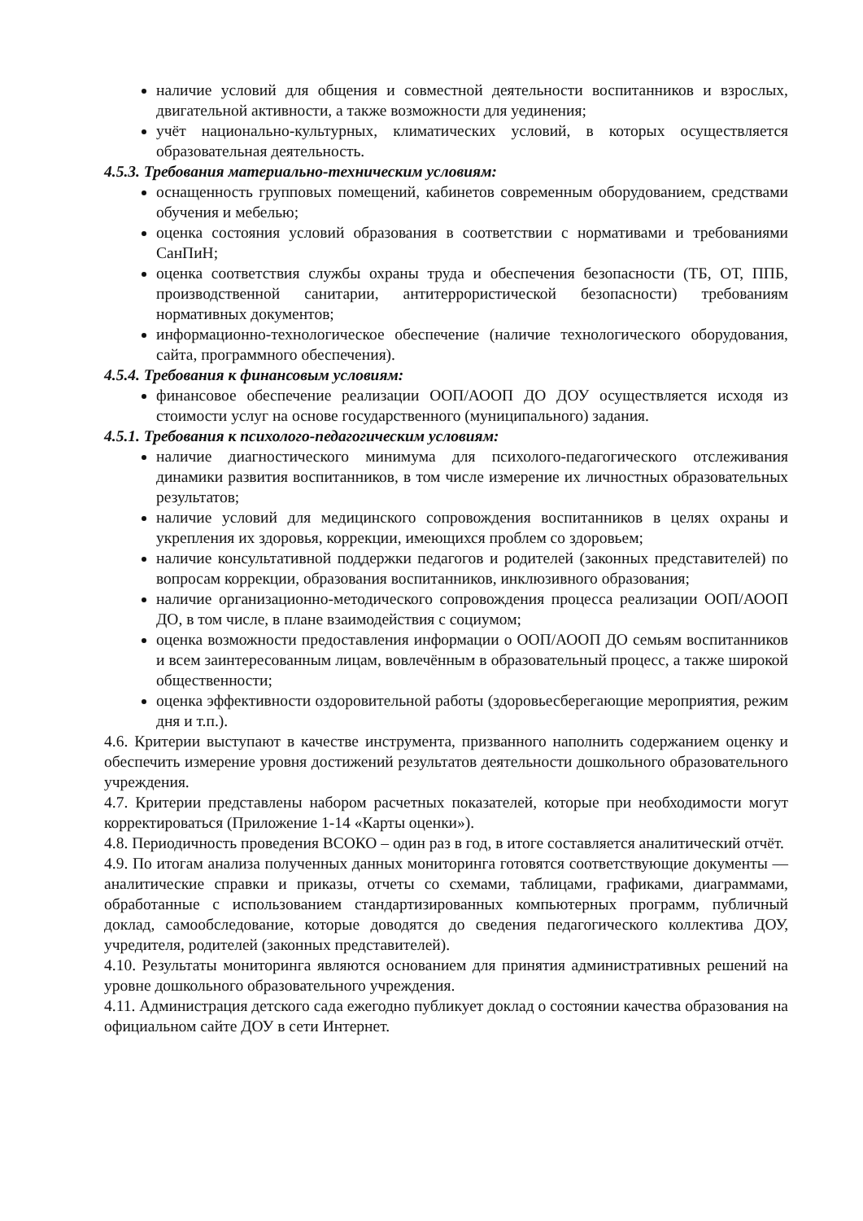наличие условий для общения и совместной деятельности воспитанников и взрослых, двигательной активности, а также возможности для уединения;
учёт национально-культурных, климатических условий, в которых осуществляется образовательная деятельность.
4.5.3. Требования материально-техническим условиям:
оснащенность групповых помещений, кабинетов современным оборудованием, средствами обучения и мебелью;
оценка состояния условий образования в соответствии с нормативами и требованиями СанПиН;
оценка соответствия службы охраны труда и обеспечения безопасности (ТБ, ОТ, ППБ, производственной санитарии, антитеррористической безопасности) требованиям нормативных документов;
информационно-технологическое обеспечение (наличие технологического оборудования, сайта, программного обеспечения).
4.5.4. Требования к финансовым условиям:
финансовое обеспечение реализации ООП/АООП ДО ДОУ осуществляется исходя из стоимости услуг на основе государственного (муниципального) задания.
4.5.1. Требования к психолого-педагогическим условиям:
наличие диагностического минимума для психолого-педагогического отслеживания динамики развития воспитанников, в том числе измерение их личностных образовательных результатов;
наличие условий для медицинского сопровождения воспитанников в целях охраны и укрепления их здоровья, коррекции, имеющихся проблем со здоровьем;
наличие консультативной поддержки педагогов и родителей (законных представителей) по вопросам коррекции, образования воспитанников, инклюзивного образования;
наличие организационно-методического сопровождения процесса реализации ООП/АООП ДО, в том числе, в плане взаимодействия с социумом;
оценка возможности предоставления информации о ООП/АООП ДО семьям воспитанников и всем заинтересованным лицам, вовлечённым в образовательный процесс, а также широкой общественности;
оценка эффективности оздоровительной работы (здоровьесберегающие мероприятия, режим дня и т.п.).
4.6. Критерии выступают в качестве инструмента, призванного наполнить содержанием оценку и обеспечить измерение уровня достижений результатов деятельности дошкольного образовательного учреждения.
4.7. Критерии представлены набором расчетных показателей, которые при необходимости могут корректироваться (Приложение 1-14 «Карты оценки»).
4.8. Периодичность проведения ВСОКО – один раз в год, в итоге составляется аналитический отчёт.
4.9. По итогам анализа полученных данных мониторинга готовятся соответствующие документы — аналитические справки и приказы, отчеты со схемами, таблицами, графиками, диаграммами, обработанные с использованием стандартизированных компьютерных программ, публичный доклад, самообследование, которые доводятся до сведения педагогического коллектива ДОУ, учредителя, родителей (законных представителей).
4.10. Результаты мониторинга являются основанием для принятия административных решений на уровне дошкольного образовательного учреждения.
4.11. Администрация детского сада ежегодно публикует доклад о состоянии качества образования на официальном сайте ДОУ в сети Интернет.